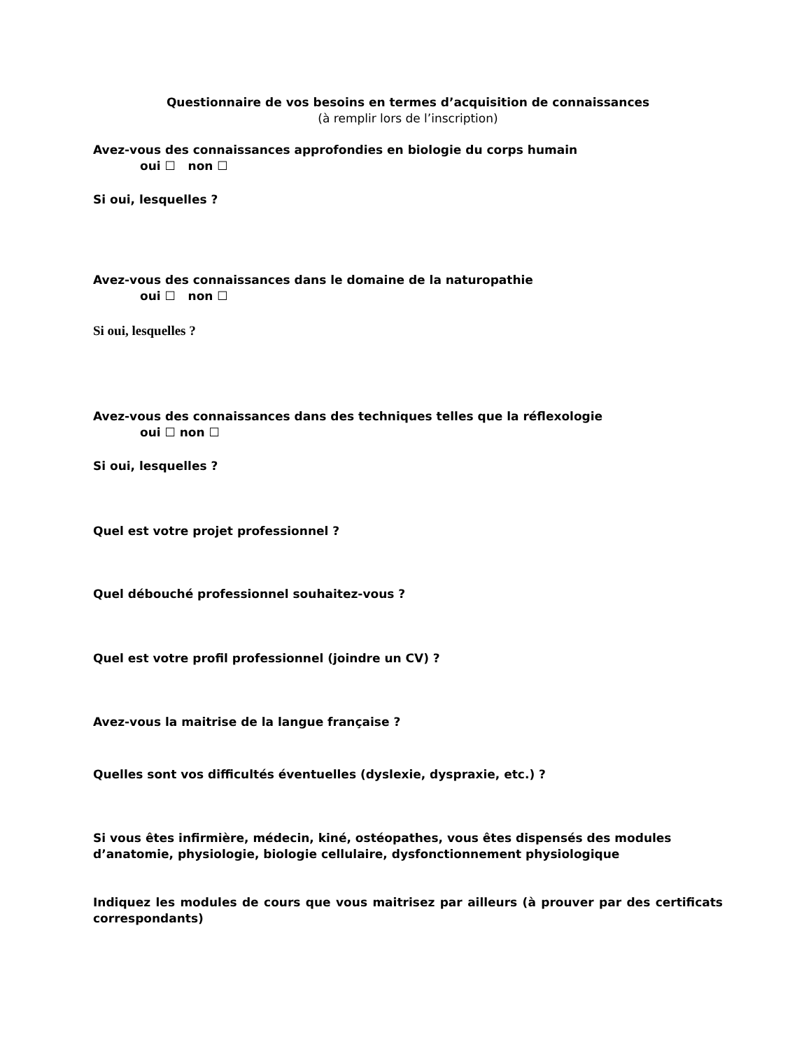Questionnaire de vos besoins en termes d’acquisition de connaissances
(à remplir lors de l’inscription)
Avez-vous des connaissances approfondies en biologie du corps humain
oui ☐ non ☐
Si oui, lesquelles ?
Avez-vous des connaissances dans le domaine de la naturopathie
oui ☐ non ☐
Si oui, lesquelles ?
Avez-vous des connaissances dans des techniques telles que la réflexologie
oui ☐ non ☐
Si oui, lesquelles ?
Quel est votre projet professionnel ?
Quel débouché professionnel souhaitez-vous ?
Quel est votre profil professionnel (joindre un CV) ?
Avez-vous la maitrise de la langue française ?
Quelles sont vos difficultés éventuelles (dyslexie, dyspraxie, etc.) ?
Si vous êtes infirmière, médecin, kiné, ostéopathes, vous êtes dispensés des modules d’anatomie, physiologie, biologie cellulaire, dysfonctionnement physiologique
Indiquez les modules de cours que vous maitrisez par ailleurs (à prouver par des certificats correspondants)